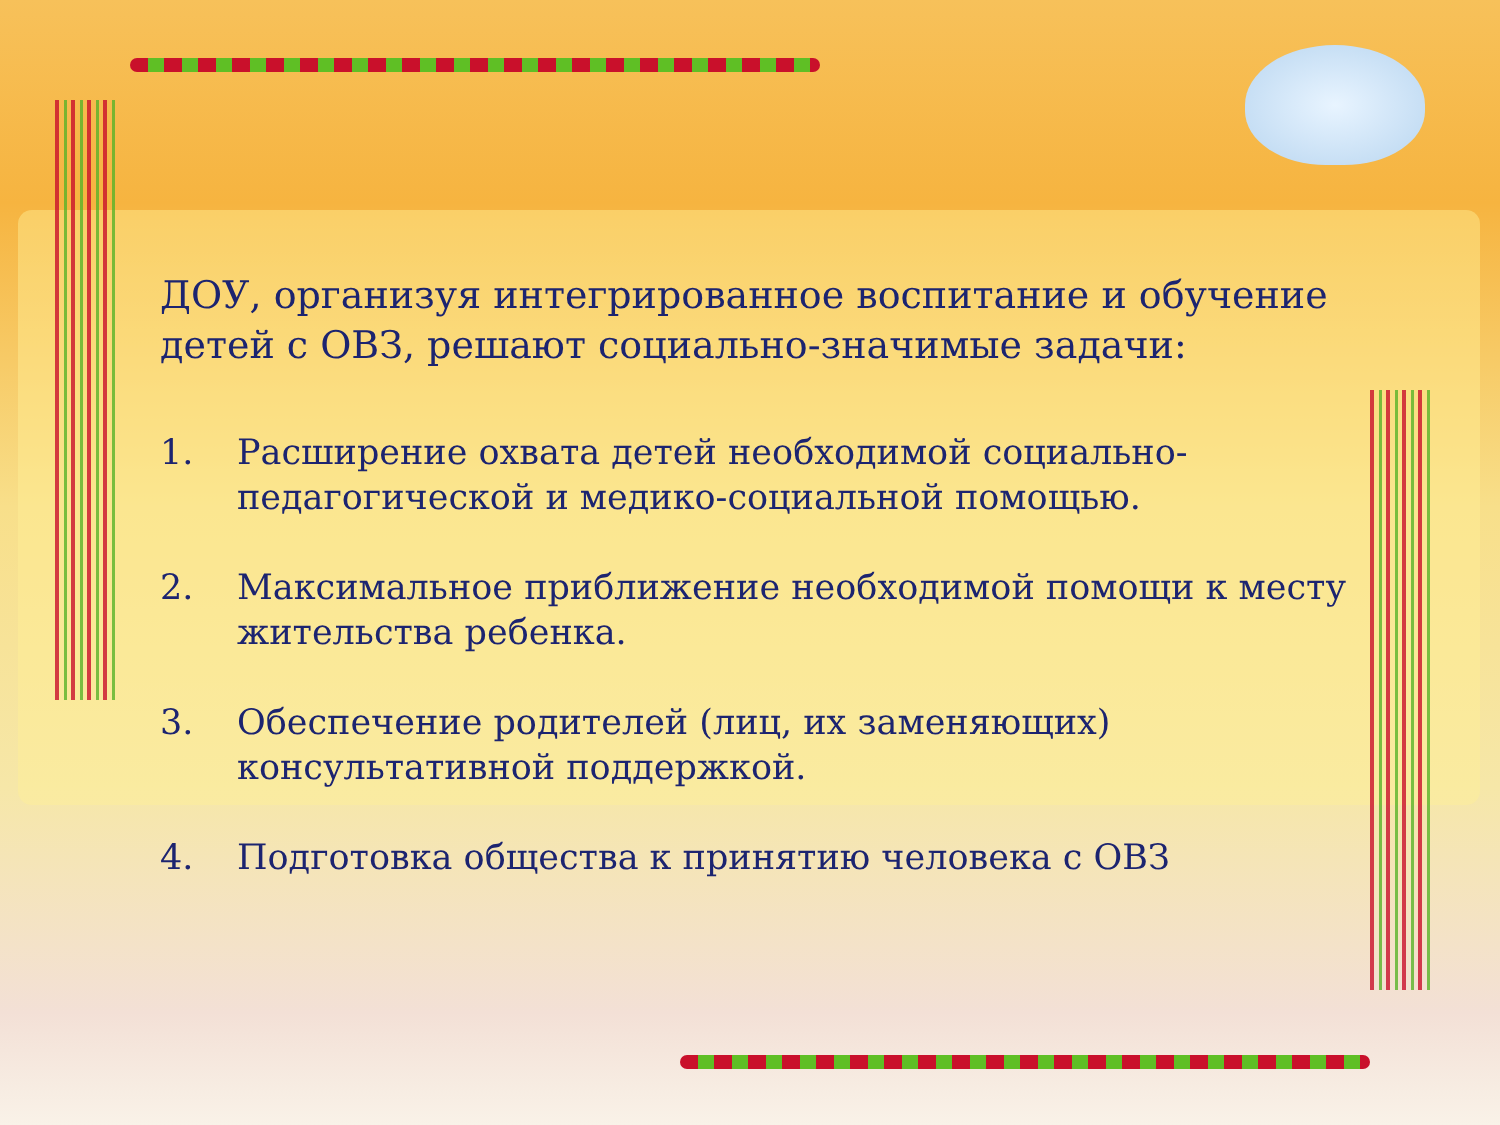ДОУ, организуя интегрированное воспитание и обучение детей с ОВЗ, решают социально-значимые задачи:
1. Расширение охвата детей необходимой социально-педагогической и медико-социальной помощью.
2. Максимальное приближение необходимой помощи к месту жительства ребенка.
3. Обеспечение родителей (лиц, их заменяющих) консультативной поддержкой.
4. Подготовка общества к принятию человека с ОВЗ